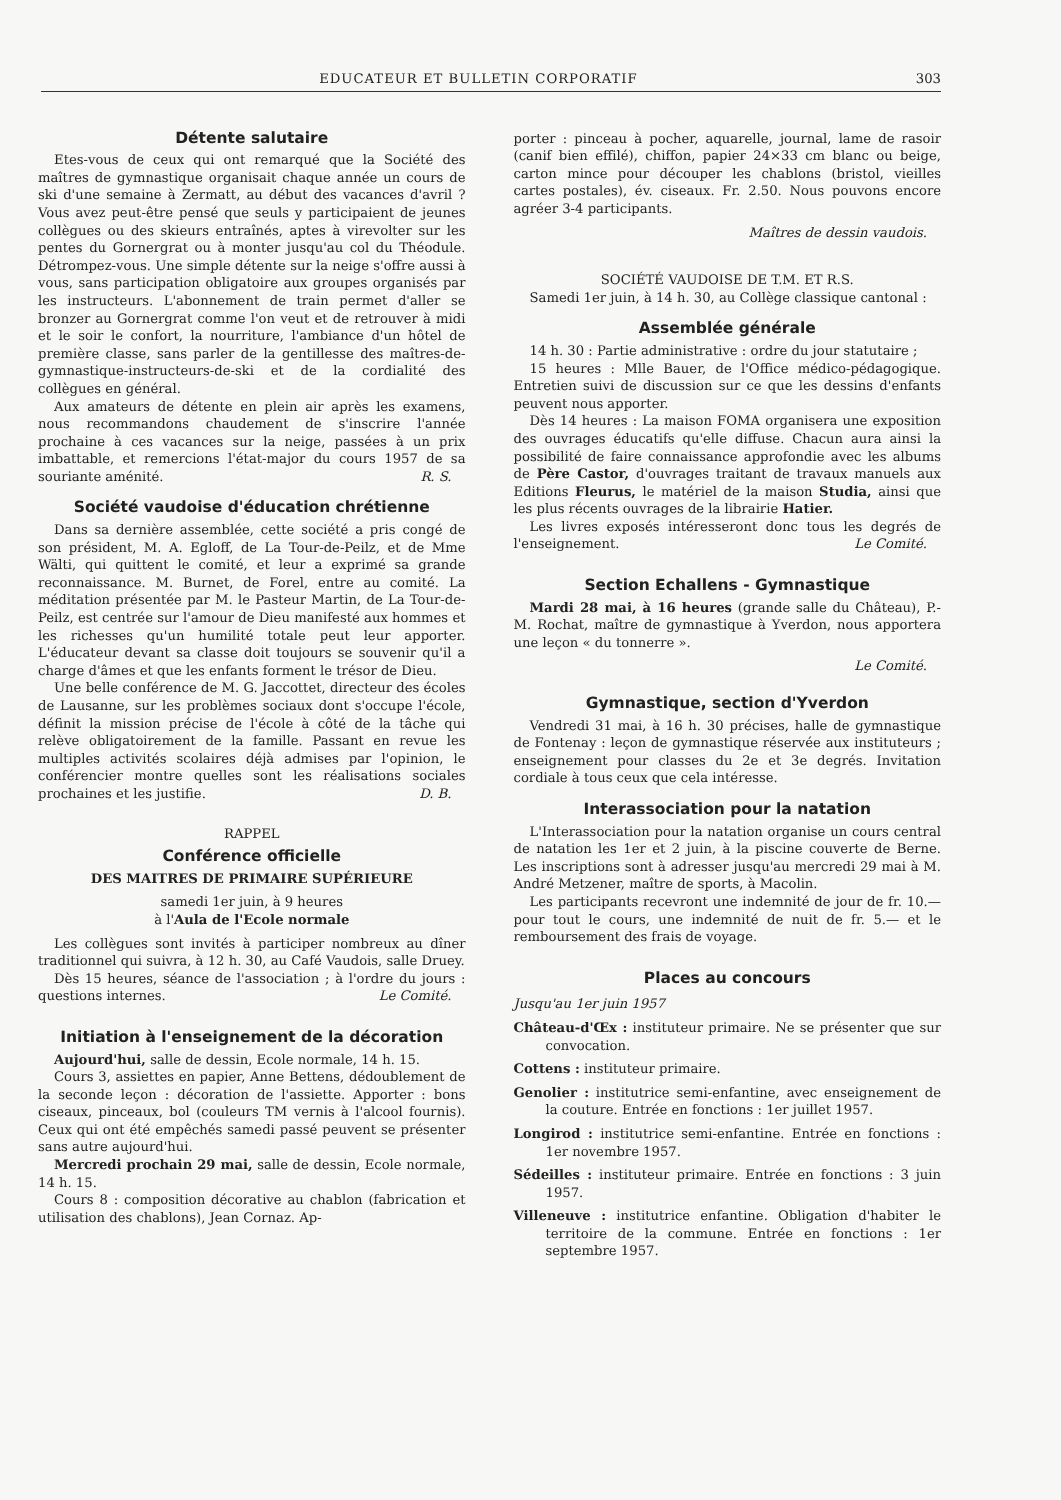EDUCATEUR ET BULLETIN CORPORATIF 303
Détente salutaire
Etes-vous de ceux qui ont remarqué que la Société des maîtres de gymnastique organisait chaque année un cours de ski d'une semaine à Zermatt, au début des vacances d'avril ? Vous avez peut-être pensé que seuls y participaient de jeunes collègues ou des skieurs entraînés, aptes à virevolter sur les pentes du Gornergrat ou à monter jusqu'au col du Théodule. Détrompez-vous. Une simple détente sur la neige s'offre aussi à vous, sans participation obligatoire aux groupes organisés par les instructeurs. L'abonnement de train permet d'aller se bronzer au Gornergrat comme l'on veut et de retrouver à midi et le soir le confort, la nourriture, l'ambiance d'un hôtel de première classe, sans parler de la gentillesse des maîtres-de-gymnastique-instructeurs-de-ski et de la cordialité des collègues en général.
Aux amateurs de détente en plein air après les examens, nous recommandons chaudement de s'inscrire l'année prochaine à ces vacances sur la neige, passées à un prix imbattable, et remercions l'état-major du cours 1957 de sa souriante aménité. R. S.
Société vaudoise d'éducation chrétienne
Dans sa dernière assemblée, cette société a pris congé de son président, M. A. Egloff, de La Tour-de-Peilz, et de Mme Wälti, qui quittent le comité, et leur a exprimé sa grande reconnaissance. M. Burnet, de Forel, entre au comité. La méditation présentée par M. le Pasteur Martin, de La Tour-de-Peilz, est centrée sur l'amour de Dieu manifesté aux hommes et les richesses qu'un humilité totale peut leur apporter. L'éducateur devant sa classe doit toujours se souvenir qu'il a charge d'âmes et que les enfants forment le trésor de Dieu.
Une belle conférence de M. G. Jaccottet, directeur des écoles de Lausanne, sur les problèmes sociaux dont s'occupe l'école, définit la mission précise de l'école à côté de la tâche qui relève obligatoirement de la famille. Passant en revue les multiples activités scolaires déjà admises par l'opinion, le conférencier montre quelles sont les réalisations sociales prochaines et les justifie. D. B.
RAPPEL
Conférence officielle
DES MAITRES DE PRIMAIRE SUPÉRIEURE
samedi 1er juin, à 9 heures
à l'Aula de l'Ecole normale
Les collègues sont invités à participer nombreux au dîner traditionnel qui suivra, à 12 h. 30, au Café Vaudois, salle Druey.
Dès 15 heures, séance de l'association ; à l'ordre du jours : questions internes. Le Comité.
Initiation à l'enseignement de la décoration
Aujourd'hui, salle de dessin, Ecole normale, 14 h. 15.
Cours 3, assiettes en papier, Anne Bettens, dédoublement de la seconde leçon : décoration de l'assiette. Apporter : bons ciseaux, pinceaux, bol (couleurs TM vernis à l'alcool fournis). Ceux qui ont été empêchés samedi passé peuvent se présenter sans autre aujourd'hui.
Mercredi prochain 29 mai, salle de dessin, Ecole normale, 14 h. 15.
Cours 8 : composition décorative au chablon (fabrication et utilisation des chablons), Jean Cornaz. Ap-
porter : pinceau à pocher, aquarelle, journal, lame de rasoir (canif bien effilé), chiffon, papier 24×33 cm blanc ou beige, carton mince pour découper les chablons (bristol, vieilles cartes postales), év. ciseaux. Fr. 2.50. Nous pouvons encore agréer 3-4 participants.
Maîtres de dessin vaudois.
SOCIÉTÉ VAUDOISE DE T.M. ET R.S.
Samedi 1er juin, à 14 h. 30, au Collège classique cantonal :
Assemblée générale
14 h. 30 : Partie administrative : ordre du jour statutaire ;
15 heures : Mlle Bauer, de l'Office médico-pédagogique. Entretien suivi de discussion sur ce que les dessins d'enfants peuvent nous apporter.
Dès 14 heures : La maison FOMA organisera une exposition des ouvrages éducatifs qu'elle diffuse. Chacun aura ainsi la possibilité de faire connaissance approfondie avec les albums de Père Castor, d'ouvrages traitant de travaux manuels aux Editions Fleurus, le matériel de la maison Studia, ainsi que les plus récents ouvrages de la librairie Hatier.
Les livres exposés intéresseront donc tous les degrés de l'enseignement. Le Comité.
Section Echallens - Gymnastique
Mardi 28 mai, à 16 heures (grande salle du Château), P.-M. Rochat, maître de gymnastique à Yverdon, nous apportera une leçon « du tonnerre ».
Le Comité.
Gymnastique, section d'Yverdon
Vendredi 31 mai, à 16 h. 30 précises, halle de gymnastique de Fontenay : leçon de gymnastique réservée aux instituteurs ; enseignement pour classes du 2e et 3e degrés. Invitation cordiale à tous ceux que cela intéresse.
Interassociation pour la natation
L'Interassociation pour la natation organise un cours central de natation les 1er et 2 juin, à la piscine couverte de Berne. Les inscriptions sont à adresser jusqu'au mercredi 29 mai à M. André Metzener, maître de sports, à Macolin.
Les participants recevront une indemnité de jour de fr. 10.— pour tout le cours, une indemnité de nuit de fr. 5.— et le remboursement des frais de voyage.
Places au concours
Jusqu'au 1er juin 1957
Château-d'Œx : instituteur primaire. Ne se présenter que sur convocation.
Cottens : instituteur primaire.
Genolier : institutrice semi-enfantine, avec enseignement de la couture. Entrée en fonctions : 1er juillet 1957.
Longirod : institutrice semi-enfantine. Entrée en fonctions : 1er novembre 1957.
Sédeilles : instituteur primaire. Entrée en fonctions : 3 juin 1957.
Villeneuve : institutrice enfantine. Obligation d'habiter le territoire de la commune. Entrée en fonctions : 1er septembre 1957.